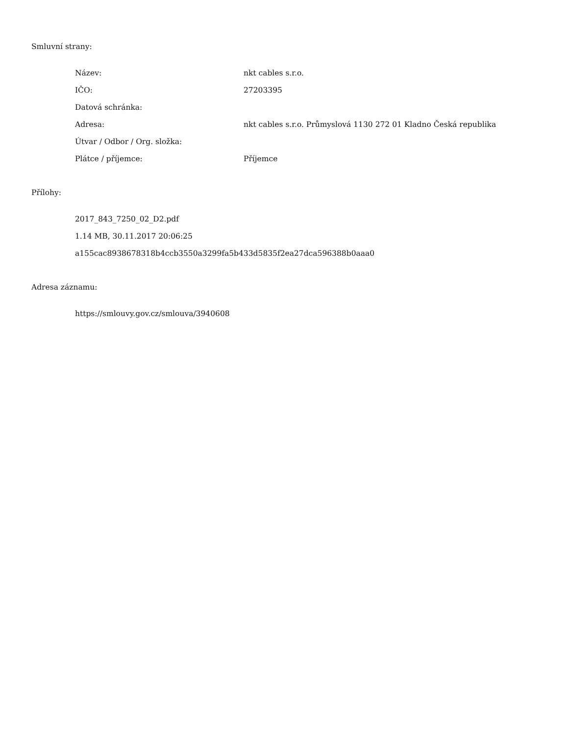Smluvní strany:
| Název: | nkt cables s.r.o. |
| IČO: | 27203395 |
| Datová schránka: | |
| Adresa: | nkt cables s.r.o. Průmyslová 1130 272 01 Kladno Česká republika |
| Útvar / Odbor / Org. složka: | |
| Plátce / příjemce: | Příjemce |
Přílohy:
2017_843_7250_02_D2.pdf
1.14 MB, 30.11.2017 20:06:25
a155cac8938678318b4ccb3550a3299fa5b433d5835f2ea27dca596388b0aaa0
Adresa záznamu:
https://smlouvy.gov.cz/smlouva/3940608